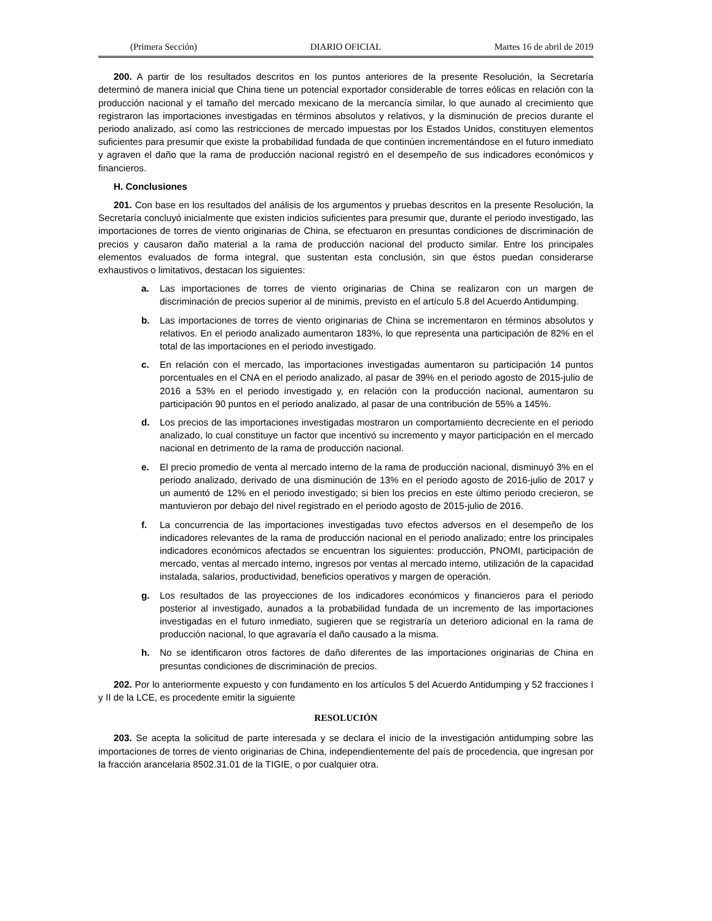(Primera Sección) DIARIO OFICIAL Martes 16 de abril de 2019
200. A partir de los resultados descritos en los puntos anteriores de la presente Resolución, la Secretaría determinó de manera inicial que China tiene un potencial exportador considerable de torres eólicas en relación con la producción nacional y el tamaño del mercado mexicano de la mercancía similar, lo que aunado al crecimiento que registraron las importaciones investigadas en términos absolutos y relativos, y la disminución de precios durante el periodo analizado, así como las restricciones de mercado impuestas por los Estados Unidos, constituyen elementos suficientes para presumir que existe la probabilidad fundada de que continúen incrementándose en el futuro inmediato y agraven el daño que la rama de producción nacional registró en el desempeño de sus indicadores económicos y financieros.
H. Conclusiones
201. Con base en los resultados del análisis de los argumentos y pruebas descritos en la presente Resolución, la Secretaría concluyó inicialmente que existen indicios suficientes para presumir que, durante el periodo investigado, las importaciones de torres de viento originarias de China, se efectuaron en presuntas condiciones de discriminación de precios y causaron daño material a la rama de producción nacional del producto similar. Entre los principales elementos evaluados de forma integral, que sustentan esta conclusión, sin que éstos puedan considerarse exhaustivos o limitativos, destacan los siguientes:
a. Las importaciones de torres de viento originarias de China se realizaron con un margen de discriminación de precios superior al de minimis, previsto en el artículo 5.8 del Acuerdo Antidumping.
b. Las importaciones de torres de viento originarias de China se incrementaron en términos absolutos y relativos. En el periodo analizado aumentaron 183%, lo que representa una participación de 82% en el total de las importaciones en el periodo investigado.
c. En relación con el mercado, las importaciones investigadas aumentaron su participación 14 puntos porcentuales en el CNA en el periodo analizado, al pasar de 39% en el periodo agosto de 2015-julio de 2016 a 53% en el periodo investigado y, en relación con la producción nacional, aumentaron su participación 90 puntos en el periodo analizado, al pasar de una contribución de 55% a 145%.
d. Los precios de las importaciones investigadas mostraron un comportamiento decreciente en el periodo analizado, lo cual constituye un factor que incentivó su incremento y mayor participación en el mercado nacional en detrimento de la rama de producción nacional.
e. El precio promedio de venta al mercado interno de la rama de producción nacional, disminuyó 3% en el periodo analizado, derivado de una disminución de 13% en el periodo agosto de 2016-julio de 2017 y un aumentó de 12% en el periodo investigado; si bien los precios en este último periodo crecieron, se mantuvieron por debajo del nivel registrado en el periodo agosto de 2015-julio de 2016.
f. La concurrencia de las importaciones investigadas tuvo efectos adversos en el desempeño de los indicadores relevantes de la rama de producción nacional en el periodo analizado; entre los principales indicadores económicos afectados se encuentran los siguientes: producción, PNOMI, participación de mercado, ventas al mercado interno, ingresos por ventas al mercado interno, utilización de la capacidad instalada, salarios, productividad, beneficios operativos y margen de operación.
g. Los resultados de las proyecciones de los indicadores económicos y financieros para el periodo posterior al investigado, aunados a la probabilidad fundada de un incremento de las importaciones investigadas en el futuro inmediato, sugieren que se registraría un deterioro adicional en la rama de producción nacional, lo que agravaría el daño causado a la misma.
h. No se identificaron otros factores de daño diferentes de las importaciones originarias de China en presuntas condiciones de discriminación de precios.
202. Por lo anteriormente expuesto y con fundamento en los artículos 5 del Acuerdo Antidumping y 52 fracciones I y II de la LCE, es procedente emitir la siguiente
RESOLUCIÓN
203. Se acepta la solicitud de parte interesada y se declara el inicio de la investigación antidumping sobre las importaciones de torres de viento originarias de China, independientemente del país de procedencia, que ingresan por la fracción arancelaria 8502.31.01 de la TIGIE, o por cualquier otra.